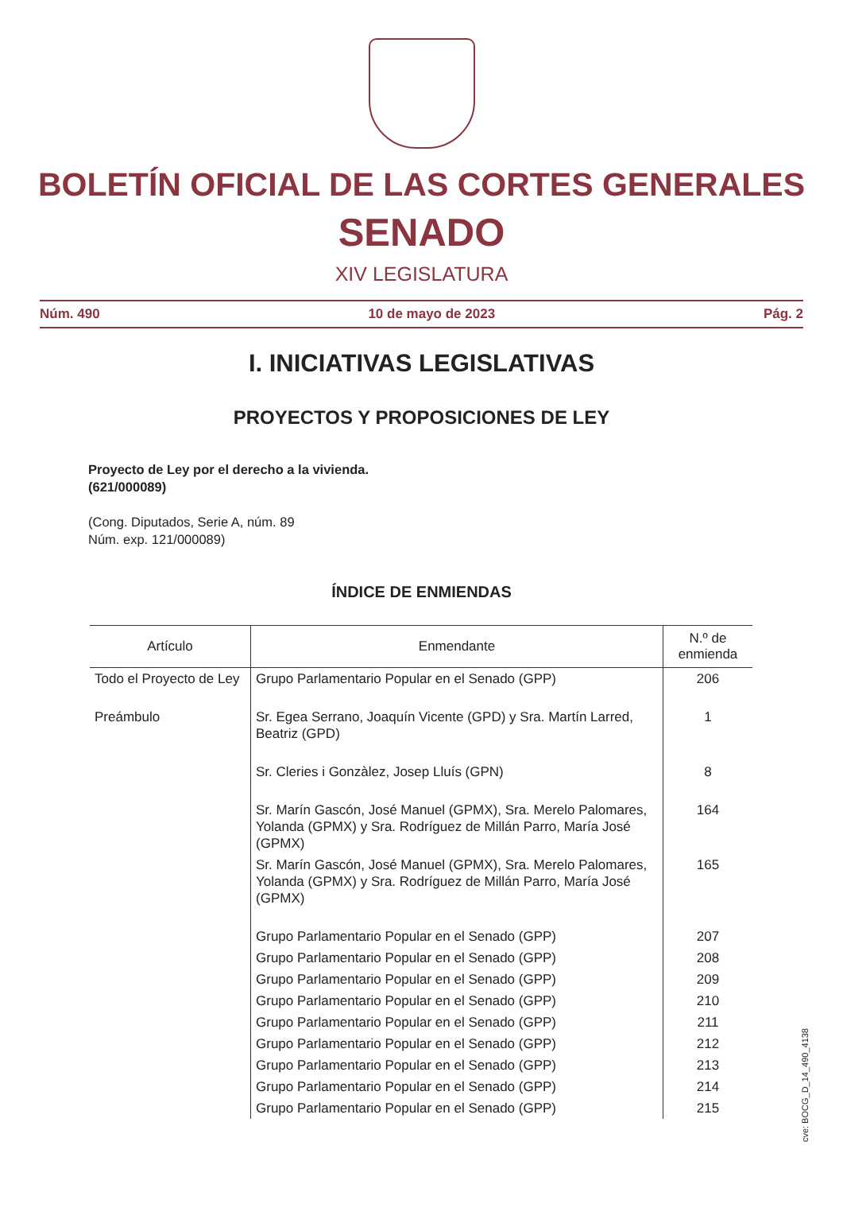BOLETÍN OFICIAL DE LAS CORTES GENERALES
SENADO
XIV LEGISLATURA
Núm. 490 10 de mayo de 2023 Pág. 2
I. INICIATIVAS LEGISLATIVAS
PROYECTOS Y PROPOSICIONES DE LEY
Proyecto de Ley por el derecho a la vivienda.
(621/000089)
(Cong. Diputados, Serie A, núm. 89
Núm. exp. 121/000089)
ÍNDICE DE ENMIENDAS
| Artículo | Enmendante | N.º de enmienda |
| --- | --- | --- |
| Todo el Proyecto de Ley | Grupo Parlamentario Popular en el Senado (GPP) | 206 |
| Preámbulo | Sr. Egea Serrano, Joaquín Vicente (GPD) y Sra. Martín Larred, Beatriz (GPD) | 1 |
| | Sr. Cleries i Gonzàlez, Josep Lluís (GPN) | 8 |
| | Sr. Marín Gascón, José Manuel (GPMX), Sra. Merelo Palomares, Yolanda (GPMX) y Sra. Rodríguez de Millán Parro, María José (GPMX) | 164 |
| | Sr. Marín Gascón, José Manuel (GPMX), Sra. Merelo Palomares, Yolanda (GPMX) y Sra. Rodríguez de Millán Parro, María José (GPMX) | 165 |
| | Grupo Parlamentario Popular en el Senado (GPP) | 207 |
| | Grupo Parlamentario Popular en el Senado (GPP) | 208 |
| | Grupo Parlamentario Popular en el Senado (GPP) | 209 |
| | Grupo Parlamentario Popular en el Senado (GPP) | 210 |
| | Grupo Parlamentario Popular en el Senado (GPP) | 211 |
| | Grupo Parlamentario Popular en el Senado (GPP) | 212 |
| | Grupo Parlamentario Popular en el Senado (GPP) | 213 |
| | Grupo Parlamentario Popular en el Senado (GPP) | 214 |
| | Grupo Parlamentario Popular en el Senado (GPP) | 215 |
cve: BOCG_D_14_490_4138